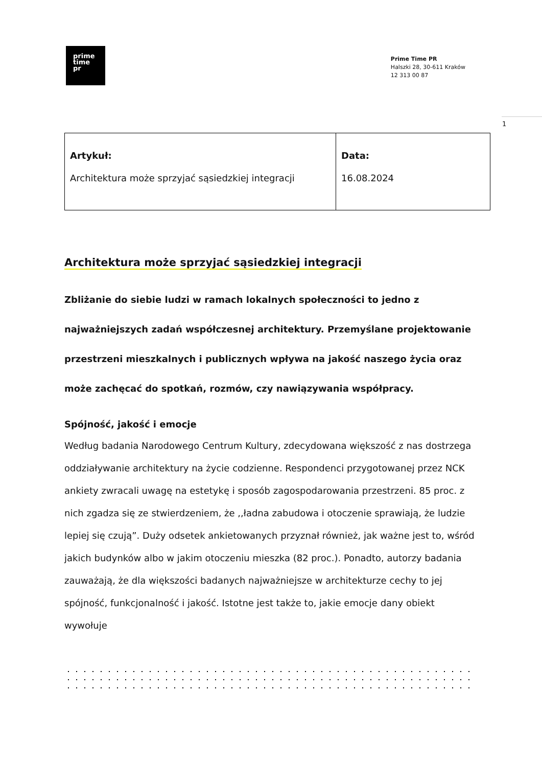1
prime
time
pr
Prime Time PR
Halszki 28, 30-611 Kraków
12 313 00 87
| Artykuł: Architektura może sprzyjać sąsiedzkiej integracji | Data: 16.08.2024 |
Architektura może sprzyjać sąsiedzkiej integracji
Zbliżanie do siebie ludzi w ramach lokalnych społeczności to jedno z najważniejszych zadań współczesnej architektury. Przemyślane projektowanie przestrzeni mieszkalnych i publicznych wpływa na jakość naszego życia oraz może zachęcać do spotkań, rozmów, czy nawiązywania współpracy.
Spójność, jakość i emocje
Według badania Narodowego Centrum Kultury, zdecydowana większość z nas dostrzega oddziaływanie architektury na życie codzienne. Respondenci przygotowanej przez NCK ankiety zwracali uwagę na estetykę i sposób zagospodarowania przestrzeni. 85 proc. z nich zgadza się ze stwierdzeniem, że ,,ładna zabudowa i otoczenie sprawiają, że ludzie lepiej się czują”. Duży odsetek ankietowanych przyznał również, jak ważne jest to, wśród jakich budynków albo w jakim otoczeniu mieszka (82 proc.). Ponadto, autorzy badania zauważają, że dla większości badanych najważniejsze w architekturze cechy to jej spójność, funkcjonalność i jakość. Istotne jest także to, jakie emocje dany obiekt wywołuje